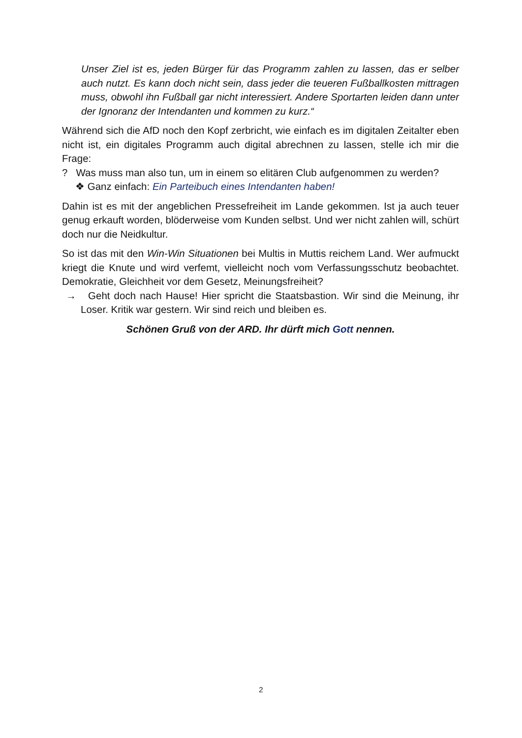Unser Ziel ist es, jeden Bürger für das Programm zahlen zu lassen, das er selber auch nutzt. Es kann doch nicht sein, dass jeder die teueren Fußballkosten mittragen muss, obwohl ihn Fußball gar nicht interessiert. Andere Sportarten leiden dann unter der Ignoranz der Intendanten und kommen zu kurz.“
Während sich die AfD noch den Kopf zerbricht, wie einfach es im digitalen Zeitalter eben nicht ist, ein digitales Programm auch digital abrechnen zu lassen, stelle ich mir die Frage:
? Was muss man also tun, um in einem so elitären Club aufgenommen zu werden?
❖ Ganz einfach: Ein Parteibuch eines Intendanten haben!
Dahin ist es mit der angeblichen Pressefreiheit im Lande gekommen. Ist ja auch teuer genug erkauft worden, blöderweise vom Kunden selbst. Und wer nicht zahlen will, schürt doch nur die Neidkultur.
So ist das mit den Win-Win Situationen bei Multis in Muttis reichem Land. Wer aufmuckt kriegt die Knute und wird verfemt, vielleicht noch vom Verfassungsschutz beobachtet. Demokratie, Gleichheit vor dem Gesetz, Meinungsfreiheit?
→ Geht doch nach Hause! Hier spricht die Staatsbastion. Wir sind die Meinung, ihr Loser. Kritik war gestern. Wir sind reich und bleiben es.
Schönen Gruß von der ARD. Ihr dürft mich Gott nennen.
2